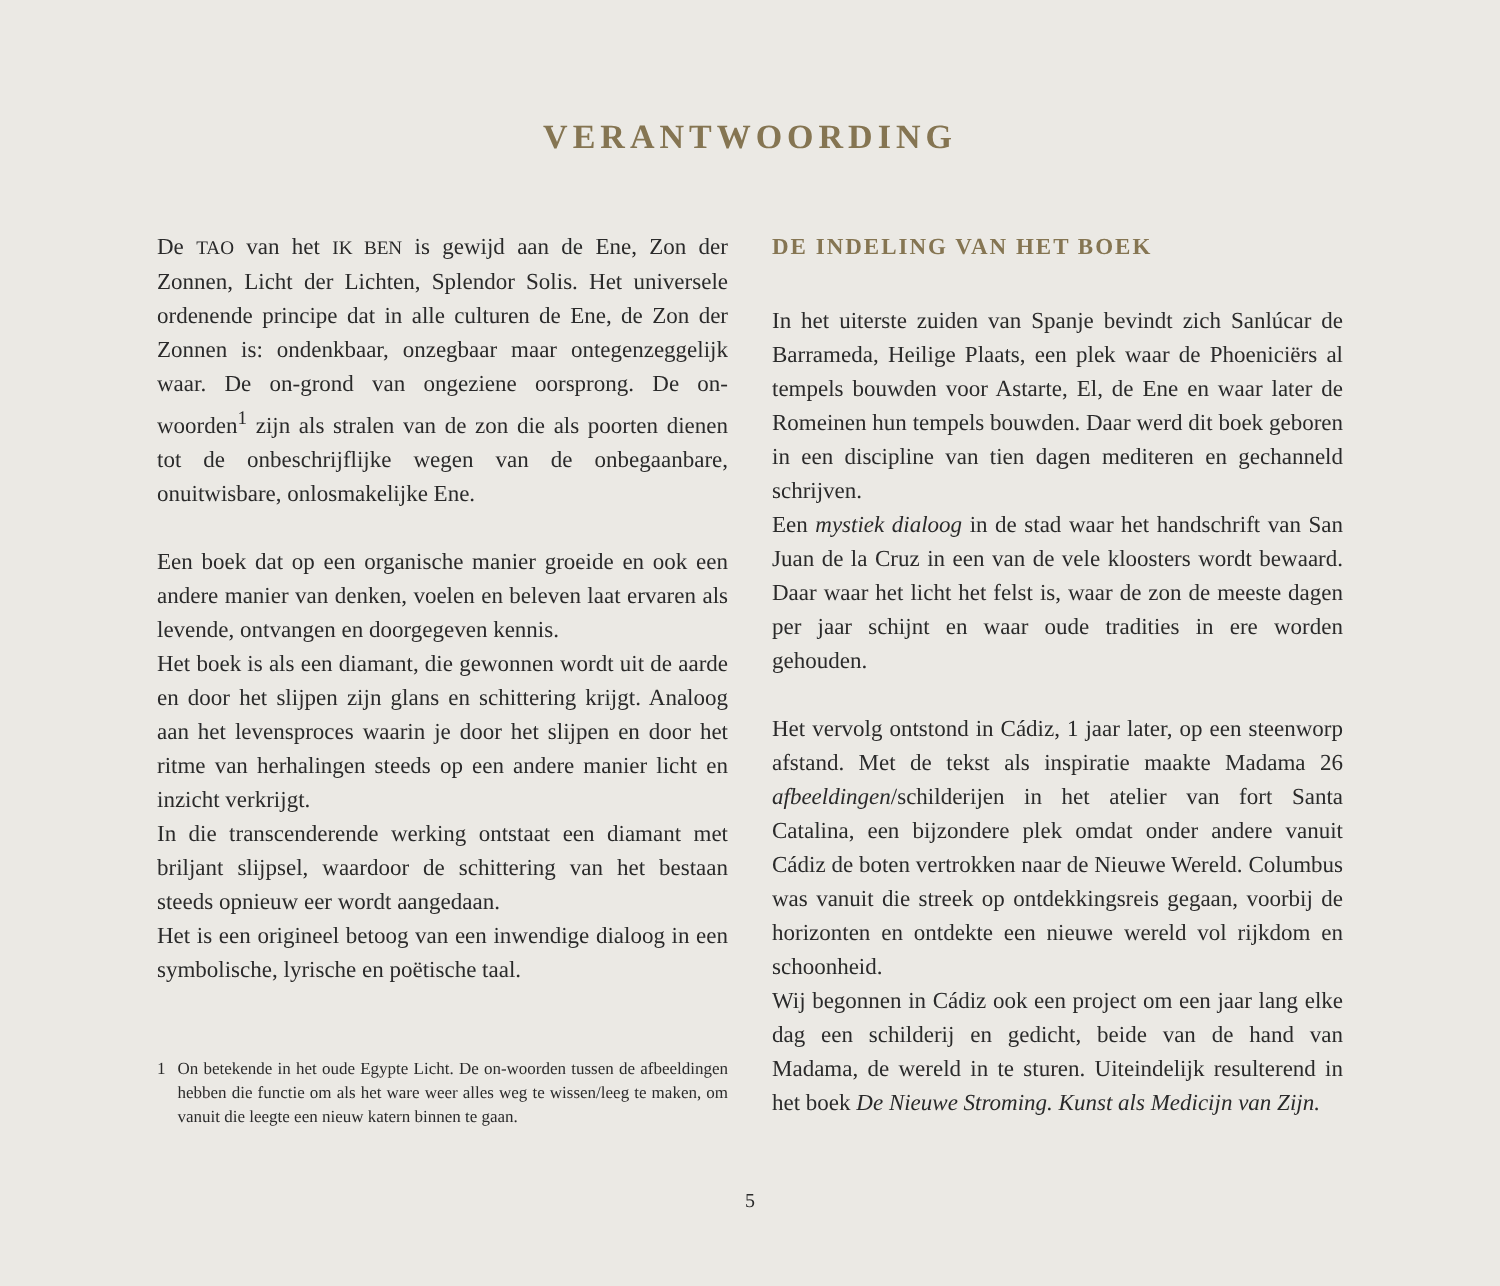VERANTWOORDING
De TAO van het IK BEN is gewijd aan de Ene, Zon der Zonnen, Licht der Lichten, Splendor Solis. Het universele ordenende principe dat in alle culturen de Ene, de Zon der Zonnen is: ondenkbaar, onzegbaar maar ontegenzeggelijk waar. De on-grond van ongeziene oorsprong. De on-woorden<sup>1</sup> zijn als stralen van de zon die als poorten dienen tot de onbeschrijflijke wegen van de onbegaanbare, onuitwisbare, onlosmakelijke Ene.
Een boek dat op een organische manier groeide en ook een andere manier van denken, voelen en beleven laat ervaren als levende, ontvangen en doorgegeven kennis.
Het boek is als een diamant, die gewonnen wordt uit de aarde en door het slijpen zijn glans en schittering krijgt. Analoog aan het levensproces waarin je door het slijpen en door het ritme van herhalingen steeds op een andere manier licht en inzicht verkrijgt.
In die transcenderende werking ontstaat een diamant met briljant slijpsel, waardoor de schittering van het bestaan steeds opnieuw eer wordt aangedaan.
Het is een origineel betoog van een inwendige dialoog in een symbolische, lyrische en poëtische taal.
1 On betekende in het oude Egypte Licht. De on-woorden tussen de afbeeldingen hebben die functie om als het ware weer alles weg te wissen/leeg te maken, om vanuit die leegte een nieuw katern binnen te gaan.
DE INDELING VAN HET BOEK
In het uiterste zuiden van Spanje bevindt zich Sanlúcar de Barrameda, Heilige Plaats, een plek waar de Phoeniciërs al tempels bouwden voor Astarte, El, de Ene en waar later de Romeinen hun tempels bouwden. Daar werd dit boek geboren in een discipline van tien dagen mediteren en gechanneld schrijven.
Een mystiek dialoog in de stad waar het handschrift van San Juan de la Cruz in een van de vele kloosters wordt bewaard. Daar waar het licht het felst is, waar de zon de meeste dagen per jaar schijnt en waar oude tradities in ere worden gehouden.
Het vervolg ontstond in Cádiz, 1 jaar later, op een steenworp afstand. Met de tekst als inspiratie maakte Madama 26 afbeeldingen/schilderijen in het atelier van fort Santa Catalina, een bijzondere plek omdat onder andere vanuit Cádiz de boten vertrokken naar de Nieuwe Wereld. Columbus was vanuit die streek op ontdekkingsreis gegaan, voorbij de horizonten en ontdekte een nieuwe wereld vol rijkdom en schoonheid.
Wij begonnen in Cádiz ook een project om een jaar lang elke dag een schilderij en gedicht, beide van de hand van Madama, de wereld in te sturen. Uiteindelijk resulterend in het boek De Nieuwe Stroming. Kunst als Medicijn van Zijn.
5